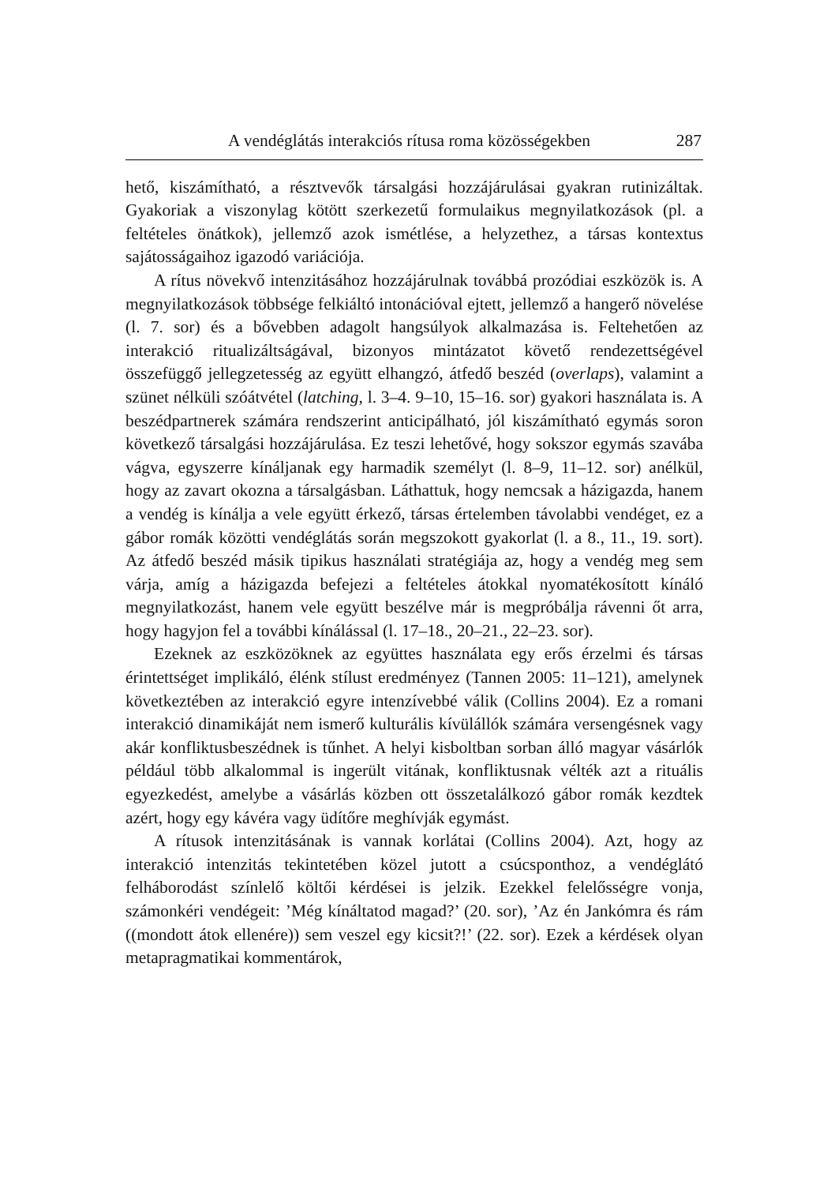A vendéglátás interakciós rítusa roma közösségekben 287
hető, kiszámítható, a résztvevők társalgási hozzájárulásai gyakran rutinizáltak. Gyakoriak a viszonylag kötött szerkezetű formulaikus megnyilatkozások (pl. a feltételes önátkok), jellemző azok ismétlése, a helyzethez, a társas kontextus sajátosságaihoz igazodó variációja.
A rítus növekvő intenzitásához hozzájárulnak továbbá prozódiai eszközök is. A megnyilatkozások többsége felkiáltó intonációval ejtett, jellemző a hangerő növelése (l. 7. sor) és a bővebben adagolt hangsúlyok alkalmazása is. Feltehetően az interakció ritualizáltságával, bizonyos mintázatot követő rendezettségével összefüggő jellegzetesség az együtt elhangzó, átfedő beszéd (overlaps), valamint a szünet nélküli szóátvétel (latching, l. 3–4. 9–10, 15–16. sor) gyakori használata is. A beszédpartnerek számára rendszerint anticipálható, jól kiszámítható egymás soron következő társalgási hozzájárulása. Ez teszi lehetővé, hogy sokszor egymás szavába vágva, egyszerre kínáljanak egy harmadik személyt (l. 8–9, 11–12. sor) anélkül, hogy az zavart okozna a társalgásban. Láthattuk, hogy nemcsak a házigazda, hanem a vendég is kínálja a vele együtt érkező, társas értelemben távolabbi vendéget, ez a gábor romák közötti vendéglátás során megszokott gyakorlat (l. a 8., 11., 19. sort). Az átfedő beszéd másik tipikus használati stratégiája az, hogy a vendég meg sem várja, amíg a házigazda befejezi a feltételes átokkal nyomatékosított kínáló megnyilatkozást, hanem vele együtt beszélve már is megpróbálja rávenni őt arra, hogy hagyjon fel a további kínálással (l. 17–18., 20–21., 22–23. sor).
Ezeknek az eszközöknek az együttes használata egy erős érzelmi és társas érintettséget implikáló, élénk stílust eredményez (Tannen 2005: 11–121), amelynek következtében az interakció egyre intenzívebbé válik (Collins 2004). Ez a romani interakció dinamikáját nem ismerő kulturális kívülállók számára versengésnek vagy akár konfliktusbeszédnek is tűnhet. A helyi kisboltban sorban álló magyar vásárlók például több alkalommal is ingerült vitának, konfliktusnak vélték azt a rituális egyezkedést, amelybe a vásárlás közben ott összetalálkozó gábor romák kezdtek azért, hogy egy kávéra vagy üdítőre meghívják egymást.
A rítusok intenzitásának is vannak korlátai (Collins 2004). Azt, hogy az interakció intenzitás tekintetében közel jutott a csúcsponthoz, a vendéglátó felháborodást színlelő költői kérdései is jelzik. Ezekkel felelősségre vonja, számonkéri vendégeit: ’Még kínáltatod magad?’ (20. sor), ’Az én Jankómra és rám ((mondott átok ellenére)) sem veszel egy kicsit?!’ (22. sor). Ezek a kérdések olyan metapragmatikai kommentárok,